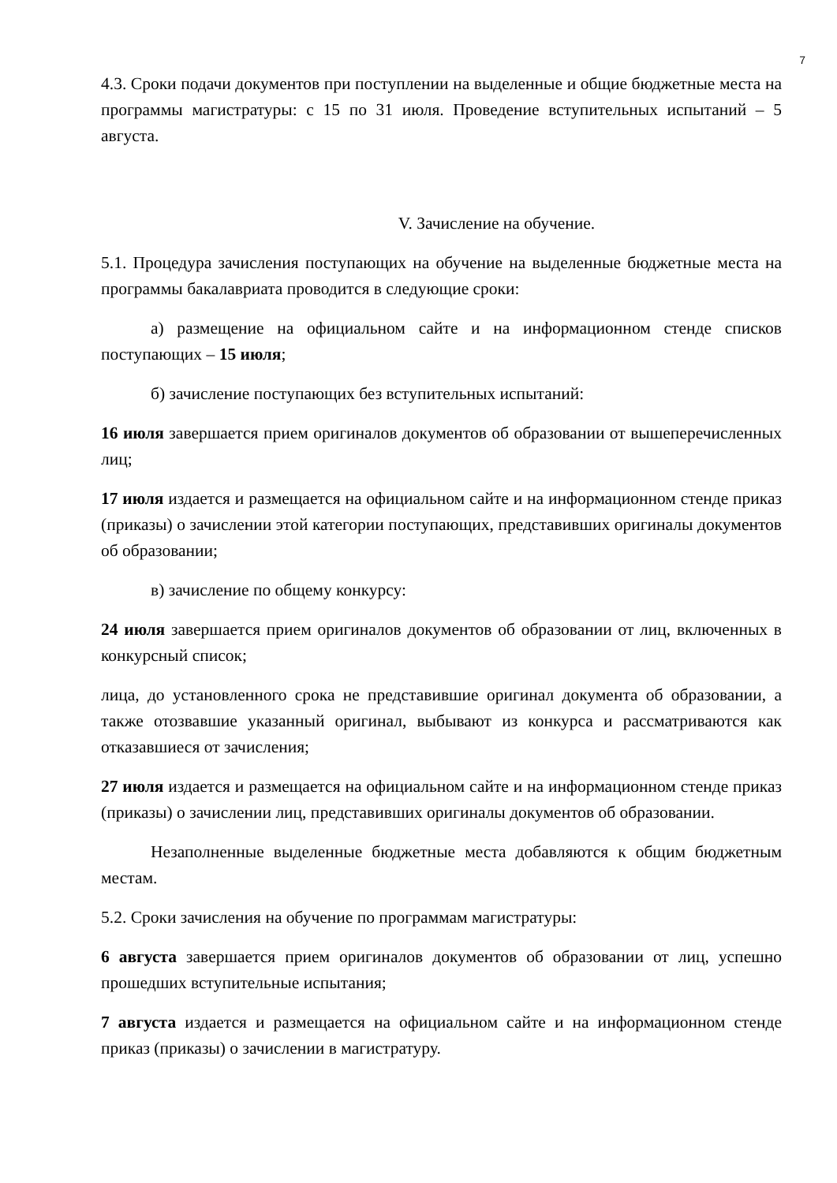7
4.3. Сроки подачи документов при поступлении на выделенные и общие бюджетные места на программы магистратуры: с 15 по 31 июля. Проведение вступительных испытаний – 5 августа.
V. Зачисление на обучение.
5.1. Процедура зачисления поступающих на обучение на выделенные бюджетные места на программы бакалавриата проводится в следующие сроки:
а) размещение на официальном сайте и на информационном стенде списков поступающих – 15 июля;
б) зачисление поступающих без вступительных испытаний:
16 июля завершается прием оригиналов документов об образовании от вышеперечисленных лиц;
17 июля издается и размещается на официальном сайте и на информационном стенде приказ (приказы) о зачислении этой категории поступающих, представивших оригиналы документов об образовании;
в) зачисление по общему конкурсу:
24 июля завершается прием оригиналов документов об образовании от лиц, включенных в конкурсный список;
лица, до установленного срока не представившие оригинал документа об образовании, а также отозвавшие указанный оригинал, выбывают из конкурса и рассматриваются как отказавшиеся от зачисления;
27 июля издается и размещается на официальном сайте и на информационном стенде приказ (приказы) о зачислении лиц, представивших оригиналы документов об образовании.
Незаполненные выделенные бюджетные места добавляются к общим бюджетным местам.
5.2. Сроки зачисления на обучение по программам магистратуры:
6 августа завершается прием оригиналов документов об образовании от лиц, успешно прошедших вступительные испытания;
7 августа издается и размещается на официальном сайте и на информационном стенде приказ (приказы) о зачислении в магистратуру.